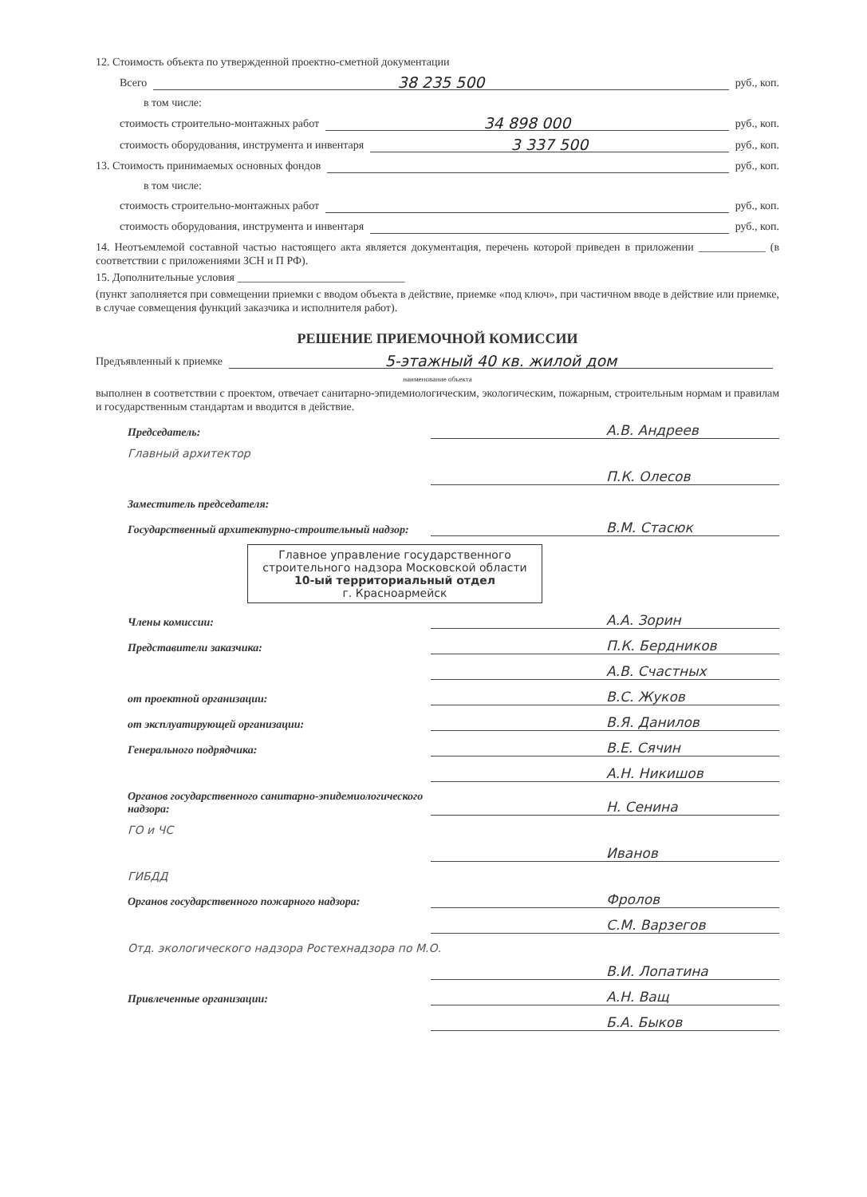12. Стоимость объекта по утвержденной проектно-сметной документации
Всего 38 235 500 руб., коп.
в том числе:
стоимость строительно-монтажных работ 34 898 000 руб., коп.
стоимость оборудования, инструмента и инвентаря 3 337 500 руб., коп.
13. Стоимость принимаемых основных фондов руб., коп.
в том числе:
стоимость строительно-монтажных работ руб., коп.
стоимость оборудования, инструмента и инвентаря руб., коп.
14. Неотъемлемой составной частью настоящего акта является документация, перечень которой приведен в приложении ____________ (в соответствии с приложениями ЗСН и П РФ).
15. Дополнительные условия ______________________________
(пункт заполняется при совмещении приемки с вводом объекта в действие, приемке «под ключ», при частичном вводе в действие или приемке, в случае совмещения функций заказчика и исполнителя работ).
РЕШЕНИЕ ПРИЕМОЧНОЙ КОМИССИИ
Предъявленный к приемке 5-этажный 40 кв. жилой дом
наименование объекта
выполнен в соответствии с проектом, отвечает санитарно-эпидемиологическим, экологическим, пожарным, строительным нормам и правилам и государственным стандартам и вводится в действие.
Председатель: А.В. Андреев
Главный архитектор
П.К. Олесов
Заместитель председателя:
Государственный архитектурно-строительный надзор: В.М. Стасюк
Главное управление государственного строительного надзора Московской области
10-ый территориальный отдел
г. Красноармейск
Члены комиссии: А.А. Зорин
Представители заказчика: П.К. Бердников
А.В. Счастных
от проектной организации: В.С. Жуков
от эксплуатирующей организации: В.Я. Данилов
Генерального подрядчика: В.Е. Сячин
А.Н. Никишов
Органов государственного санитарно-эпидемиологического надзора: Н. Сенина
ГО и ЧС
Иванов
ГИБДД
Органов государственного пожарного надзора: Фролов
С.М. Варзегов
Отд. экологического надзора Ростехнадзора по М.О.
В.И. Лопатина
Привлеченные организации: А.Н. Ващ
Б.А. Быков